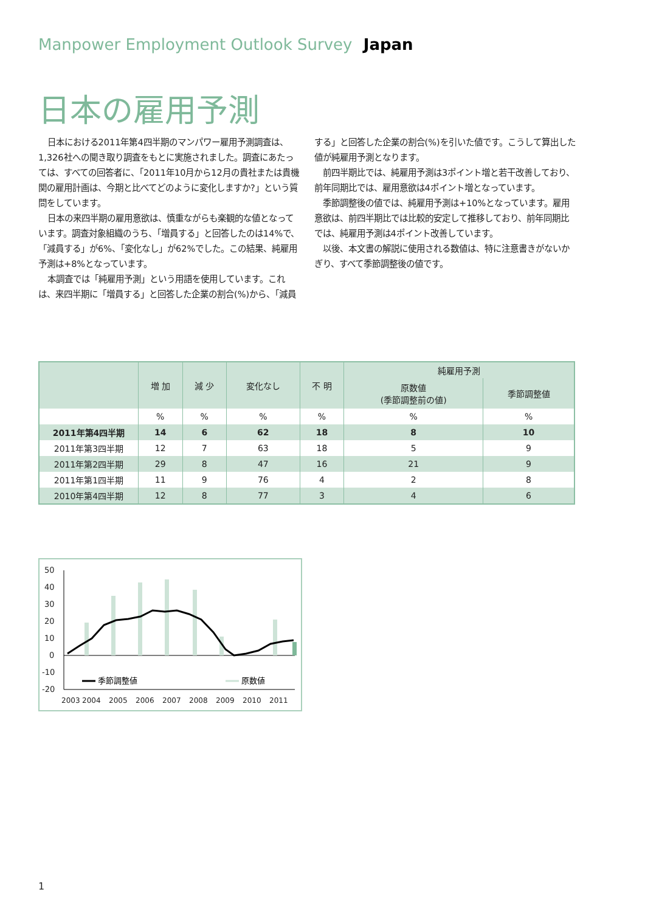Manpower Employment Outlook Survey Japan
日本の雇用予測
日本における2011年第4四半期のマンパワー雇用予測調査は、1,326社への聞き取り調査をもとに実施されました。調査にあたっては、すべての回答者に、「2011年10月から12月の貴社または貴機関の雇用計画は、今期と比べてどのように変化しますか?」という質問をしています。
日本の来四半期の雇用意欲は、慎重ながらも楽観的な値となっています。調査対象組織のうち、「増員する」と回答したのは14%で、「減員する」が6%、「変化なし」が62%でした。この結果、純雇用予測は+8%となっています。
本調査では「純雇用予測」という用語を使用しています。これは、来四半期に「増員する」と回答した企業の割合(%)から、「減員する」と回答した企業の割合(%)を引いた値です。こうして算出した値が純雇用予測となります。
前四半期比では、純雇用予測は3ポイント増と若干改善しており、前年同期比では、雇用意欲は4ポイント増となっています。
季節調整後の値では、純雇用予測は+10%となっています。雇用意欲は、前四半期比では比較的安定して推移しており、前年同期比では、純雇用予測は4ポイント改善しています。
以後、本文書の解説に使用される数値は、特に注意書きがないかぎり、すべて季節調整後の値です。
| | 増 加 | 減 少 | 変化なし | 不 明 | 純雇用予測 | |
| --- | --- | --- | --- | --- | --- | --- |
| | | | | | 原数値 (季節調整前の値) | 季節調整値 |
| | % | % | % | % | % | % |
| 2011年第4四半期 | 14 | 6 | 62 | 18 | 8 | 10 |
| 2011年第3四半期 | 12 | 7 | 63 | 18 | 5 | 9 |
| 2011年第2四半期 | 29 | 8 | 47 | 16 | 21 | 9 |
| 2011年第1四半期 | 11 | 9 | 76 | 4 | 2 | 8 |
| 2010年第4四半期 | 12 | 8 | 77 | 3 | 4 | 6 |
50
40
30
20
10
0
-10
-20
季節調整値
原数値
2003
2004
2005
2006
2007
2008
2009
2010
2011
1